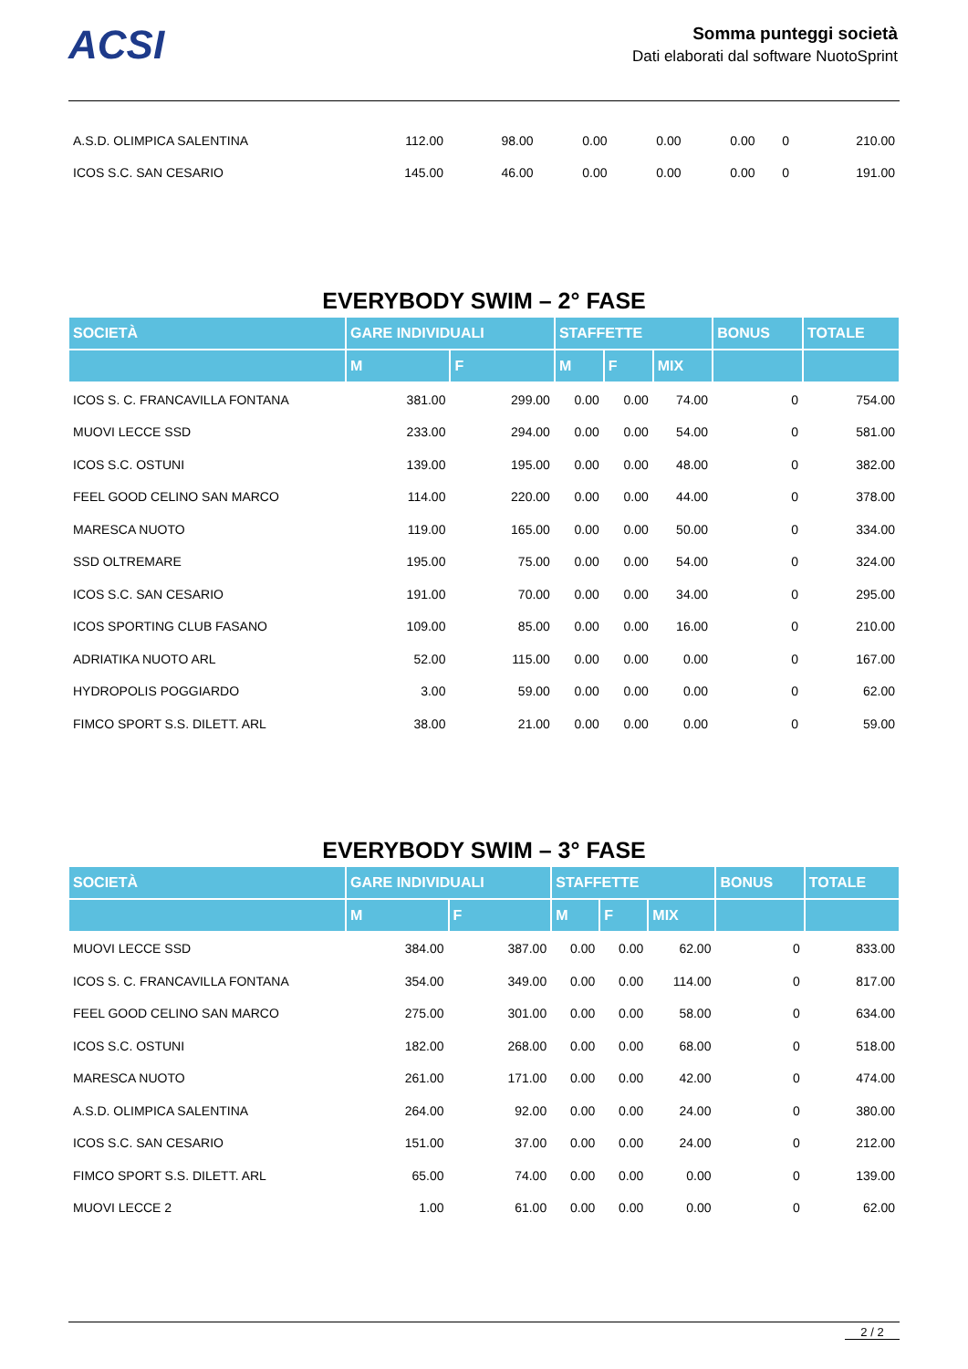ACSI
Somma punteggi società
Dati elaborati dal software NuotoSprint
| A.S.D. OLIMPICA SALENTINA | 112.00 | 98.00 | 0.00 | 0.00 | 0.00 | 0 | 210.00 |
| ICOS S.C. SAN CESARIO | 145.00 | 46.00 | 0.00 | 0.00 | 0.00 | 0 | 191.00 |
EVERYBODY SWIM – 2° FASE
| SOCIETÀ | GARE INDIVIDUALI | | STAFFETTE | | | BONUS | TOTALE |
| --- | --- | --- | --- | --- | --- | --- | --- |
| | M | F | M | F | MIX | | |
| ICOS S. C. FRANCAVILLA FONTANA | 381.00 | 299.00 | 0.00 | 0.00 | 74.00 | 0 | 754.00 |
| MUOVI LECCE SSD | 233.00 | 294.00 | 0.00 | 0.00 | 54.00 | 0 | 581.00 |
| ICOS S.C. OSTUNI | 139.00 | 195.00 | 0.00 | 0.00 | 48.00 | 0 | 382.00 |
| FEEL GOOD CELINO SAN MARCO | 114.00 | 220.00 | 0.00 | 0.00 | 44.00 | 0 | 378.00 |
| MARESCA NUOTO | 119.00 | 165.00 | 0.00 | 0.00 | 50.00 | 0 | 334.00 |
| SSD OLTREMARE | 195.00 | 75.00 | 0.00 | 0.00 | 54.00 | 0 | 324.00 |
| ICOS S.C. SAN CESARIO | 191.00 | 70.00 | 0.00 | 0.00 | 34.00 | 0 | 295.00 |
| ICOS SPORTING CLUB FASANO | 109.00 | 85.00 | 0.00 | 0.00 | 16.00 | 0 | 210.00 |
| ADRIATIKA NUOTO ARL | 52.00 | 115.00 | 0.00 | 0.00 | 0.00 | 0 | 167.00 |
| HYDROPOLIS POGGIARDO | 3.00 | 59.00 | 0.00 | 0.00 | 0.00 | 0 | 62.00 |
| FIMCO SPORT S.S. DILETT. ARL | 38.00 | 21.00 | 0.00 | 0.00 | 0.00 | 0 | 59.00 |
EVERYBODY SWIM – 3° FASE
| SOCIETÀ | GARE INDIVIDUALI | | STAFFETTE | | | BONUS | TOTALE |
| --- | --- | --- | --- | --- | --- | --- | --- |
| | M | F | M | F | MIX | | |
| MUOVI LECCE SSD | 384.00 | 387.00 | 0.00 | 0.00 | 62.00 | 0 | 833.00 |
| ICOS S. C. FRANCAVILLA FONTANA | 354.00 | 349.00 | 0.00 | 0.00 | 114.00 | 0 | 817.00 |
| FEEL GOOD CELINO SAN MARCO | 275.00 | 301.00 | 0.00 | 0.00 | 58.00 | 0 | 634.00 |
| ICOS S.C. OSTUNI | 182.00 | 268.00 | 0.00 | 0.00 | 68.00 | 0 | 518.00 |
| MARESCA NUOTO | 261.00 | 171.00 | 0.00 | 0.00 | 42.00 | 0 | 474.00 |
| A.S.D. OLIMPICA SALENTINA | 264.00 | 92.00 | 0.00 | 0.00 | 24.00 | 0 | 380.00 |
| ICOS S.C. SAN CESARIO | 151.00 | 37.00 | 0.00 | 0.00 | 24.00 | 0 | 212.00 |
| FIMCO SPORT S.S. DILETT. ARL | 65.00 | 74.00 | 0.00 | 0.00 | 0.00 | 0 | 139.00 |
| MUOVI LECCE 2 | 1.00 | 61.00 | 0.00 | 0.00 | 0.00 | 0 | 62.00 |
2 / 2